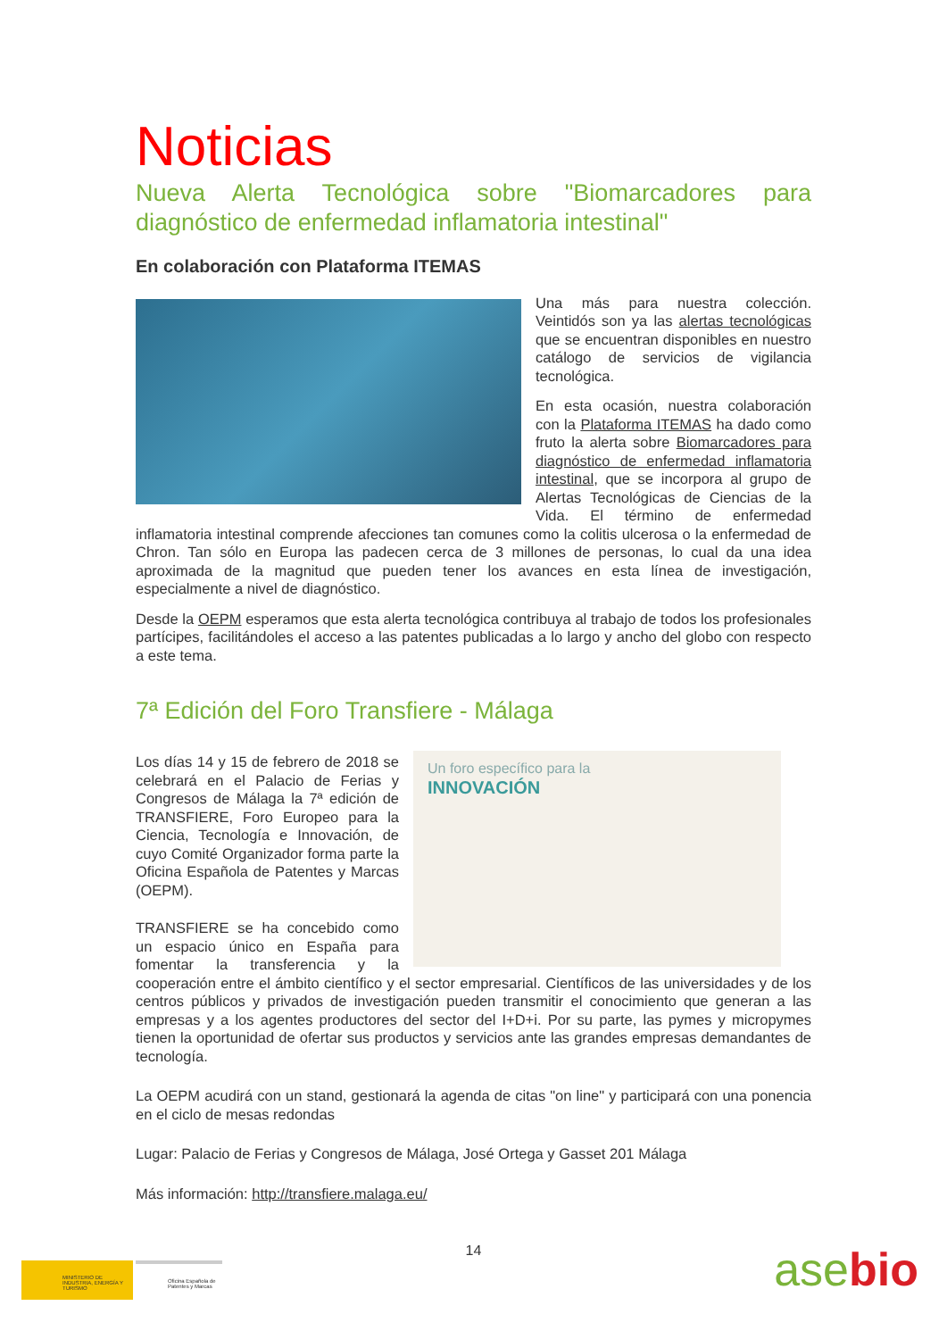Noticias
Nueva Alerta Tecnológica sobre "Biomarcadores para diagnóstico de enfermedad inflamatoria intestinal"
En colaboración con Plataforma ITEMAS
Una más para nuestra colección. Veintidós son ya las alertas tecnológicas que se encuentran disponibles en nuestro catálogo de servicios de vigilancia tecnológica.
En esta ocasión, nuestra colaboración con la Plataforma ITEMAS ha dado como fruto la alerta sobre Biomarcadores para diagnóstico de enfermedad inflamatoria intestinal, que se incorpora al grupo de Alertas Tecnológicas de Ciencias de la Vida. El término de enfermedad inflamatoria intestinal comprende afecciones tan comunes como la colitis ulcerosa o la enfermedad de Chron. Tan sólo en Europa las padecen cerca de 3 millones de personas, lo cual da una idea aproximada de la magnitud que pueden tener los avances en esta línea de investigación, especialmente a nivel de diagnóstico.
Desde la OEPM esperamos que esta alerta tecnológica contribuya al trabajo de todos los profesionales partícipes, facilitándoles el acceso a las patentes publicadas a lo largo y ancho del globo con respecto a este tema.
7ª Edición del Foro Transfiere - Málaga
Un foro específico para la
INNOVACIÓN
Los días 14 y 15 de febrero de 2018 se celebrará en el Palacio de Ferias y Congresos de Málaga la 7ª edición de TRANSFIERE, Foro Europeo para la Ciencia, Tecnología e Innovación, de cuyo Comité Organizador forma parte la Oficina Española de Patentes y Marcas (OEPM).
TRANSFIERE se ha concebido como un espacio único en España para fomentar la transferencia y la cooperación entre el ámbito científico y el sector empresarial. Científicos de las universidades y de los centros públicos y privados de investigación pueden transmitir el conocimiento que generan a las empresas y a los agentes productores del sector del I+D+i. Por su parte, las pymes y micropymes tienen la oportunidad de ofertar sus productos y servicios ante las grandes empresas demandantes de tecnología.
La OEPM acudirá con un stand, gestionará la agenda de citas "on line" y participará con una ponencia en el ciclo de mesas redondas
Lugar: Palacio de Ferias y Congresos de Málaga, José Ortega y Gasset 201 Málaga
Más información: http://transfiere.malaga.eu/
14
MINISTERIO DE INDUSTRIA, ENERGÍA Y TURISMO
Oficina Española de Patentes y Marcas
asebio